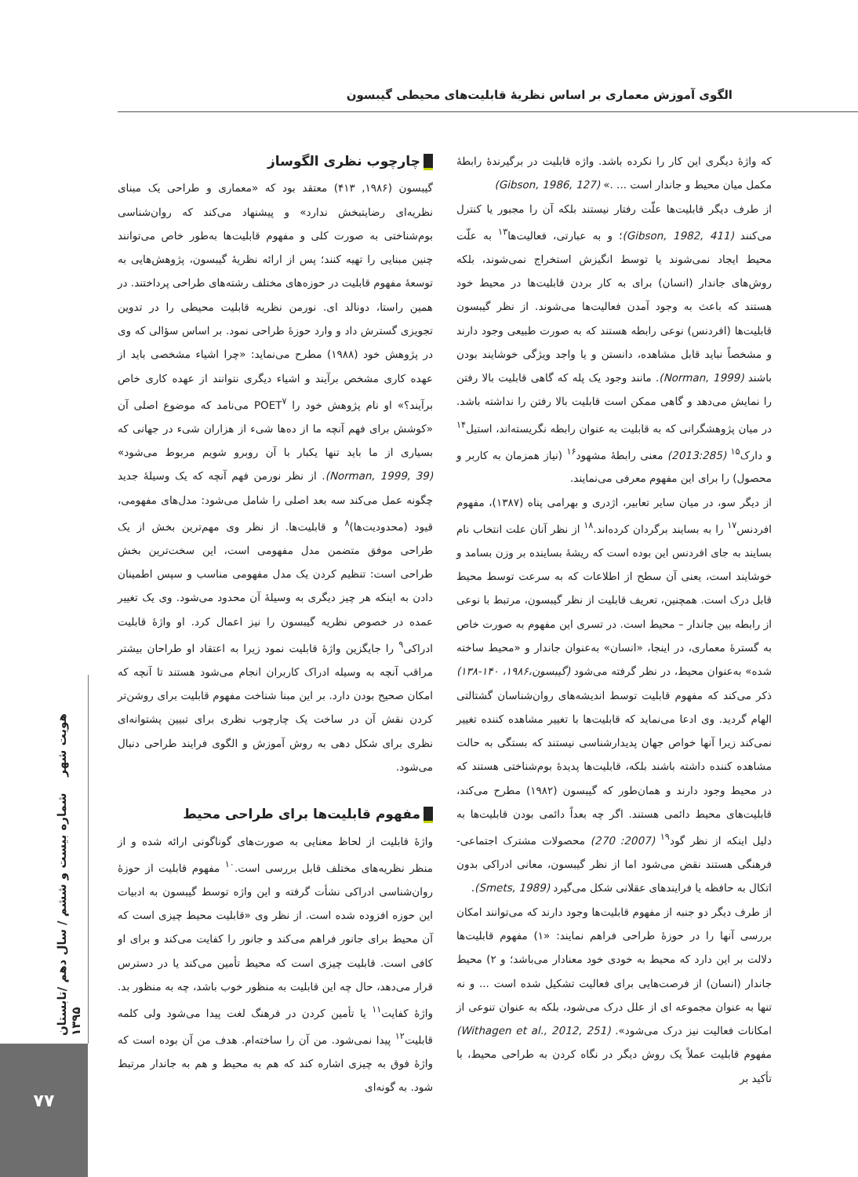الگوی آموزش معماری بر اساس نظریۀ قابلیت‌های محیطی گیبسون
هویت شهر شماره بیست و ششم / سال دهم /تابستان ۱۳۹۵
۷۷
چارچوب نظری الگوساز
گیبسون (۱۹۸۶, ۴۱۳) معتقد بود که «معماری و طراحی یک مبنای نظریه‌ای رضایتبخش ندارد» و پیشنهاد می‌کند که روان‌شناسی بوم‌شناختی به صورت کلی و مفهوم قابلیت‌ها به‌طور خاص می‌توانند چنین مبنایی را تهیه کنند؛ پس از ارائه نظریۀ گیبسون، پژوهش‌هایی به توسعۀ مفهوم قابلیت در حوزه‌های مختلف رشته‌های طراحی پرداختند. در همین راستا، دونالد ای. نورمن نظریه قابلیت محیطی را در تدوین تجویزی گسترش داد و وارد حوزۀ طراحی نمود. بر اساس سؤالی که وی در پژوهش خود (۱۹۸۸) مطرح می‌نماید: «چرا اشیاء مشخصی باید از عهده کاری مشخص برآیند و اشیاء دیگری نتوانند از عهده کاری خاص برآیند؟» او نام پژوهش خود را POET<sup>۷</sup> می‌نامد که موضوع اصلی آن «کوشش برای فهم آنچه ما از ده‌ها شیء از هزاران شیء در جهانی که بسیاری از ما باید تنها یکبار با آن روبرو شویم مربوط می‌شود» (Norman, 1999, 39). از نظر نورمن فهم آنچه که یک وسیلۀ جدید چگونه عمل می‌کند سه بعد اصلی را شامل می‌شود: مدل‌های مفهومی، قیود (محدودیت‌ها)<sup>۸</sup> و قابلیت‌ها. از نظر وی مهم‌ترین بخش از یک طراحی موفق متضمن مدل مفهومی است، این سخت‌ترین بخش طراحی است: تنظیم کردن یک مدل مفهومی مناسب و سپس اطمینان دادن به اینکه هر چیز دیگری به وسیلۀ آن محدود می‌شود. وی یک تغییر عمده در خصوص نظریه گیبسون را نیز اعمال کرد. او واژۀ قابلیت ادراکی<sup>۹</sup> را جایگزین واژۀ قابلیت نمود زیرا به اعتقاد او طراحان بیشتر مراقب آنچه به وسیله ادراک کاربران انجام می‌شود هستند تا آنچه که امکان صحیح بودن دارد. بر این مبنا شناخت مفهوم قابلیت برای روشن‌تر کردن نقش آن در ساخت یک چارچوب نظری برای تبیین پشتوانه‌ای نظری برای شکل دهی به روش آموزش و الگوی فرایند طراحی دنبال می‌شود.
مفهوم قابلیت‌ها برای طراحی محیط
واژۀ قابلیت از لحاظ معنایی به صورت‌های گوناگونی ارائه شده و از منظر نظریه‌های مختلف قابل بررسی است.<sup>۱۰</sup> مفهوم قابلیت از حوزۀ روان‌شناسی ادراکی نشأت گرفته و این واژه توسط گیبسون به ادبیات این حوزه افزوده شده است. از نظر وی «قابلیت محیط چیزی است که آن محیط برای جانور فراهم می‌کند و جانور را کفایت می‌کند و برای او کافی است. قابلیت چیزی است که محیط تأمین می‌کند یا در دسترس قرار می‌دهد، حال چه این قابلیت به منظور خوب باشد، چه به منظور بد. واژۀ کفایت<sup>۱۱</sup> یا تأمین کردن در فرهنگ لغت پیدا می‌شود ولی کلمه قابلیت<sup>۱۲</sup> پیدا نمی‌شود. من آن را ساخته‌ام. هدف من آن بوده است که واژۀ فوق به چیزی اشاره کند که هم به محیط و هم به جاندار مرتبط شود. به گونه‌ای
که واژۀ دیگری این کار را نکرده باشد. واژه قابلیت در برگیرندۀ رابطۀ مکمل میان محیط و جاندار است ... .» (Gibson, 1986, 127)
از طرف دیگر قابلیت‌ها علّت رفتار نیستند بلکه آن را مجبور یا کنترل می‌کنند (Gibson, 1982, 411)؛ و به عبارتی، فعالیت‌ها<sup>۱۳</sup> به علّت محیط ایجاد نمی‌شوند یا توسط انگیزش استخراج نمی‌شوند، بلکه روش‌های جاندار (انسان) برای به کار بردن قابلیت‌ها در محیط خود هستند که باعث به وجود آمدن فعالیت‌ها می‌شوند. از نظر گیبسون قابلیت‌ها (افردنس) نوعی رابطه هستند که به صورت طبیعی وجود دارند و مشخصاً نباید قابل مشاهده، دانستن و یا واجد ویژگی خوشایند بودن باشند (Norman, 1999). مانند وجود یک پله که گاهی قابلیت بالا رفتن را نمایش می‌دهد و گاهی ممکن است قابلیت بالا رفتن را نداشته باشد. در میان پژوهشگرانی که به قابلیت به عنوان رابطه نگریسته‌اند، استیل<sup>۱۴</sup> و دارک<sup>۱۵</sup> (2013:285) معنی رابطۀ مشهود<sup>۱۶</sup> (نیاز همزمان به کاربر و محصول) را برای این مفهوم معرفی می‌نمایند.
از دیگر سو، در میان سایر تعابیر، اژدری و بهرامی پناه (۱۳۸۷)، مفهوم افردنس<sup>۱۷</sup> را به بسایند برگردان کرده‌اند.<sup>۱۸</sup> از نظر آنان علت انتخاب نام بسایند به جای افردنس این بوده است که ریشۀ بساینده بر وزن بسامد و خوشایند است، یعنی آن سطح از اطلاعات که به سرعت توسط محیط قابل درک است. همچنین، تعریف قابلیت از نظر گیبسون، مرتبط با نوعی از رابطه بین جاندار – محیط است. در تسری این مفهوم به صورت خاص به گسترۀ معماری، در اینجا، «انسان» به‌عنوان جاندار و «محیط ساخته شده» به‌عنوان محیط، در نظر گرفته می‌شود (گیبسون،۱۹۸۶، ۱۴۰-۱۳۸) ذکر می‌کند که مفهوم قابلیت توسط اندیشه‌های روان‌شناسان گشتالتی الهام گردید. وی ادعا می‌نماید که قابلیت‌ها با تغییر مشاهده کننده تغییر نمی‌کند زیرا آنها خواص جهان پدیدارشناسی نیستند که بستگی به حالت مشاهده کننده داشته باشند بلکه، قابلیت‌ها پدیدۀ بوم‌شناختی هستند که در محیط وجود دارند و همان‌طور که گیبسون (۱۹۸۲) مطرح می‌کند، قابلیت‌های محیط دائمی هستند. اگر چه بعداً دائمی بودن قابلیت‌ها به دلیل اینکه از نظر گود<sup>۱۹</sup> (2007: 270) محصولات مشترک اجتماعی-فرهنگی هستند نقض می‌شود اما از نظر گیبسون، معانی ادراکی بدون اتکال به حافظه یا فرایندهای عقلانی شکل می‌گیرد (Smets, 1989).
از طرف دیگر دو جنبه از مفهوم قابلیت‌ها وجود دارند که می‌توانند امکان بررسی آنها را در حوزۀ طراحی فراهم نمایند: «۱) مفهوم قابلیت‌ها دلالت بر این دارد که محیط به خودی خود معنادار می‌باشد؛ و ۲) محیط جاندار (انسان) از فرصت‌هایی برای فعالیت تشکیل شده است ... و نه تنها به عنوان مجموعه ای از علل درک می‌شود، بلکه به عنوان تنوعی از امکانات فعالیت نیز درک می‌شود». (Withagen et al., 2012, 251) مفهوم قابلیت عملاً یک روش دیگر در نگاه کردن به طراحی محیط، با تأکید بر